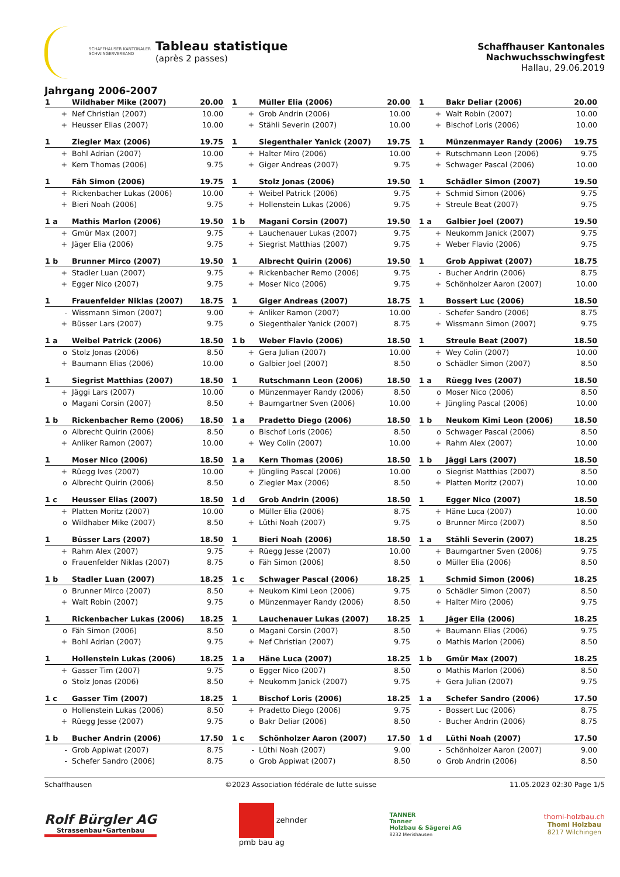SCHAFFHAUSER KANTONALER
SCHWINGERVERBAND
Tableau statistique
(après 2 passes)
Schaffhauser Kantonales Nachwuchsschwingfest
Hallau, 29.06.2019
Jahrgang 2006-2007
| 1 | Wildhaber Mike (2007) | 20.00 |
| + | Nef Christian (2007) | 10.00 |
| + | Heusser Elias (2007) | 10.00 |
| 1 | Müller Elia (2006) | 20.00 |
| + | Grob Andrin (2006) | 10.00 |
| + | Stähli Severin (2007) | 10.00 |
| 1 | Bakr Deliar (2006) | 20.00 |
| + | Walt Robin (2007) | 10.00 |
| + | Bischof Loris (2006) | 10.00 |
| 1 | Ziegler Max (2006) | 19.75 |
| + | Bohl Adrian (2007) | 10.00 |
| + | Kern Thomas (2006) | 9.75 |
| 1 | Siegenthaler Yanick (2007) | 19.75 |
| + | Halter Miro (2006) | 10.00 |
| + | Giger Andreas (2007) | 9.75 |
| 1 | Münzenmayer Randy (2006) | 19.75 |
| + | Rutschmann Leon (2006) | 9.75 |
| + | Schwager Pascal (2006) | 10.00 |
| 1 | Fäh Simon (2006) | 19.75 |
| + | Rickenbacher Lukas (2006) | 10.00 |
| + | Bieri Noah (2006) | 9.75 |
| 1 | Stolz Jonas (2006) | 19.50 |
| + | Weibel Patrick (2006) | 9.75 |
| + | Hollenstein Lukas (2006) | 9.75 |
| 1 | Schädler Simon (2007) | 19.50 |
| + | Schmid Simon (2006) | 9.75 |
| + | Streule Beat (2007) | 9.75 |
| 1 a | Mathis Marlon (2006) | 19.50 |
| + | Gmür Max (2007) | 9.75 |
| + | Jäger Elia (2006) | 9.75 |
| 1 b | Magani Corsin (2007) | 19.50 |
| + | Lauchenauer Lukas (2007) | 9.75 |
| + | Siegrist Matthias (2007) | 9.75 |
| 1 a | Galbier Joel (2007) | 19.50 |
| + | Neukomm Janick (2007) | 9.75 |
| + | Weber Flavio (2006) | 9.75 |
| 1 b | Brunner Mirco (2007) | 19.50 |
| + | Stadler Luan (2007) | 9.75 |
| + | Egger Nico (2007) | 9.75 |
| 1 | Albrecht Quirin (2006) | 19.50 |
| + | Rickenbacher Remo (2006) | 9.75 |
| + | Moser Nico (2006) | 9.75 |
| 1 | Grob Appiwat (2007) | 18.75 |
| - | Bucher Andrin (2006) | 8.75 |
| + | Schönholzer Aaron (2007) | 10.00 |
| 1 | Frauenfelder Niklas (2007) | 18.75 |
| - | Wissmann Simon (2007) | 9.00 |
| + | Büsser Lars (2007) | 9.75 |
| 1 | Giger Andreas (2007) | 18.75 |
| + | Anliker Ramon (2007) | 10.00 |
| o | Siegenthaler Yanick (2007) | 8.75 |
| 1 | Bossert Luc (2006) | 18.50 |
| - | Schefer Sandro (2006) | 8.75 |
| + | Wissmann Simon (2007) | 9.75 |
| 1 a | Weibel Patrick (2006) | 18.50 |
| o | Stolz Jonas (2006) | 8.50 |
| + | Baumann Elias (2006) | 10.00 |
| 1 b | Weber Flavio (2006) | 18.50 |
| + | Gera Julian (2007) | 10.00 |
| o | Galbier Joel (2007) | 8.50 |
| 1 | Streule Beat (2007) | 18.50 |
| + | Wey Colin (2007) | 10.00 |
| o | Schädler Simon (2007) | 8.50 |
| 1 | Siegrist Matthias (2007) | 18.50 |
| + | Jäggi Lars (2007) | 10.00 |
| o | Magani Corsin (2007) | 8.50 |
| 1 | Rutschmann Leon (2006) | 18.50 |
| o | Münzenmayer Randy (2006) | 8.50 |
| + | Baumgartner Sven (2006) | 10.00 |
| 1 a | Rüegg Ives (2007) | 18.50 |
| o | Moser Nico (2006) | 8.50 |
| + | Jüngling Pascal (2006) | 10.00 |
| 1 b | Rickenbacher Remo (2006) | 18.50 |
| o | Albrecht Quirin (2006) | 8.50 |
| + | Anliker Ramon (2007) | 10.00 |
| 1 a | Pradetto Diego (2006) | 18.50 |
| o | Bischof Loris (2006) | 8.50 |
| + | Wey Colin (2007) | 10.00 |
| 1 b | Neukom Kimi Leon (2006) | 18.50 |
| o | Schwager Pascal (2006) | 8.50 |
| + | Rahm Alex (2007) | 10.00 |
| 1 | Moser Nico (2006) | 18.50 |
| + | Rüegg Ives (2007) | 10.00 |
| o | Albrecht Quirin (2006) | 8.50 |
| 1 a | Kern Thomas (2006) | 18.50 |
| + | Jüngling Pascal (2006) | 10.00 |
| o | Ziegler Max (2006) | 8.50 |
| 1 b | Jäggi Lars (2007) | 18.50 |
| o | Siegrist Matthias (2007) | 8.50 |
| + | Platten Moritz (2007) | 10.00 |
| 1 c | Heusser Elias (2007) | 18.50 |
| + | Platten Moritz (2007) | 10.00 |
| o | Wildhaber Mike (2007) | 8.50 |
| 1 d | Grob Andrin (2006) | 18.50 |
| o | Müller Elia (2006) | 8.75 |
| + | Lüthi Noah (2007) | 9.75 |
| 1 | Egger Nico (2007) | 18.50 |
| + | Häne Luca (2007) | 10.00 |
| o | Brunner Mirco (2007) | 8.50 |
| 1 | Büsser Lars (2007) | 18.50 |
| + | Rahm Alex (2007) | 9.75 |
| o | Frauenfelder Niklas (2007) | 8.75 |
| 1 | Bieri Noah (2006) | 18.50 |
| + | Rüegg Jesse (2007) | 10.00 |
| o | Fäh Simon (2006) | 8.50 |
| 1 a | Stähli Severin (2007) | 18.25 |
| + | Baumgartner Sven (2006) | 9.75 |
| o | Müller Elia (2006) | 8.50 |
| 1 b | Stadler Luan (2007) | 18.25 |
| o | Brunner Mirco (2007) | 8.50 |
| + | Walt Robin (2007) | 9.75 |
| 1 c | Schwager Pascal (2006) | 18.25 |
| + | Neukom Kimi Leon (2006) | 9.75 |
| o | Münzenmayer Randy (2006) | 8.50 |
| 1 | Schmid Simon (2006) | 18.25 |
| o | Schädler Simon (2007) | 8.50 |
| + | Halter Miro (2006) | 9.75 |
| 1 | Rickenbacher Lukas (2006) | 18.25 |
| o | Fäh Simon (2006) | 8.50 |
| + | Bohl Adrian (2007) | 9.75 |
| 1 | Lauchenauer Lukas (2007) | 18.25 |
| o | Magani Corsin (2007) | 8.50 |
| + | Nef Christian (2007) | 9.75 |
| 1 | Jäger Elia (2006) | 18.25 |
| + | Baumann Elias (2006) | 9.75 |
| o | Mathis Marlon (2006) | 8.50 |
| 1 | Hollenstein Lukas (2006) | 18.25 |
| + | Gasser Tim (2007) | 9.75 |
| o | Stolz Jonas (2006) | 8.50 |
| 1 a | Häne Luca (2007) | 18.25 |
| o | Egger Nico (2007) | 8.50 |
| + | Neukomm Janick (2007) | 9.75 |
| 1 b | Gmür Max (2007) | 18.25 |
| o | Mathis Marlon (2006) | 8.50 |
| + | Gera Julian (2007) | 9.75 |
| 1 c | Gasser Tim (2007) | 18.25 |
| o | Hollenstein Lukas (2006) | 8.50 |
| + | Rüegg Jesse (2007) | 9.75 |
| 1 | Bischof Loris (2006) | 18.25 |
| + | Pradetto Diego (2006) | 9.75 |
| o | Bakr Deliar (2006) | 8.50 |
| 1 a | Schefer Sandro (2006) | 17.50 |
| - | Bossert Luc (2006) | 8.75 |
| - | Bucher Andrin (2006) | 8.75 |
| 1 b | Bucher Andrin (2006) | 17.50 |
| - | Grob Appiwat (2007) | 8.75 |
| - | Schefer Sandro (2006) | 8.75 |
| 1 c | Schönholzer Aaron (2007) | 17.50 |
| - | Lüthi Noah (2007) | 9.00 |
| o | Grob Appiwat (2007) | 8.50 |
| 1 d | Lüthi Noah (2007) | 17.50 |
| - | Schönholzer Aaron (2007) | 9.00 |
| o | Grob Andrin (2006) | 8.50 |
Schaffhausen ©2023 Association fédérale de lutte suisse 11.05.2023 02:30 Page 1/5
Rolf Bürgler AG
Strassenbau•Gartenbau
zehnder
pmb bau ag
TANNER
Tanner
Holzbau & Sägerei AG
8232 Merishausen
thomi-holzbau.ch
Thomi Holzbau
8217 Wilchingen